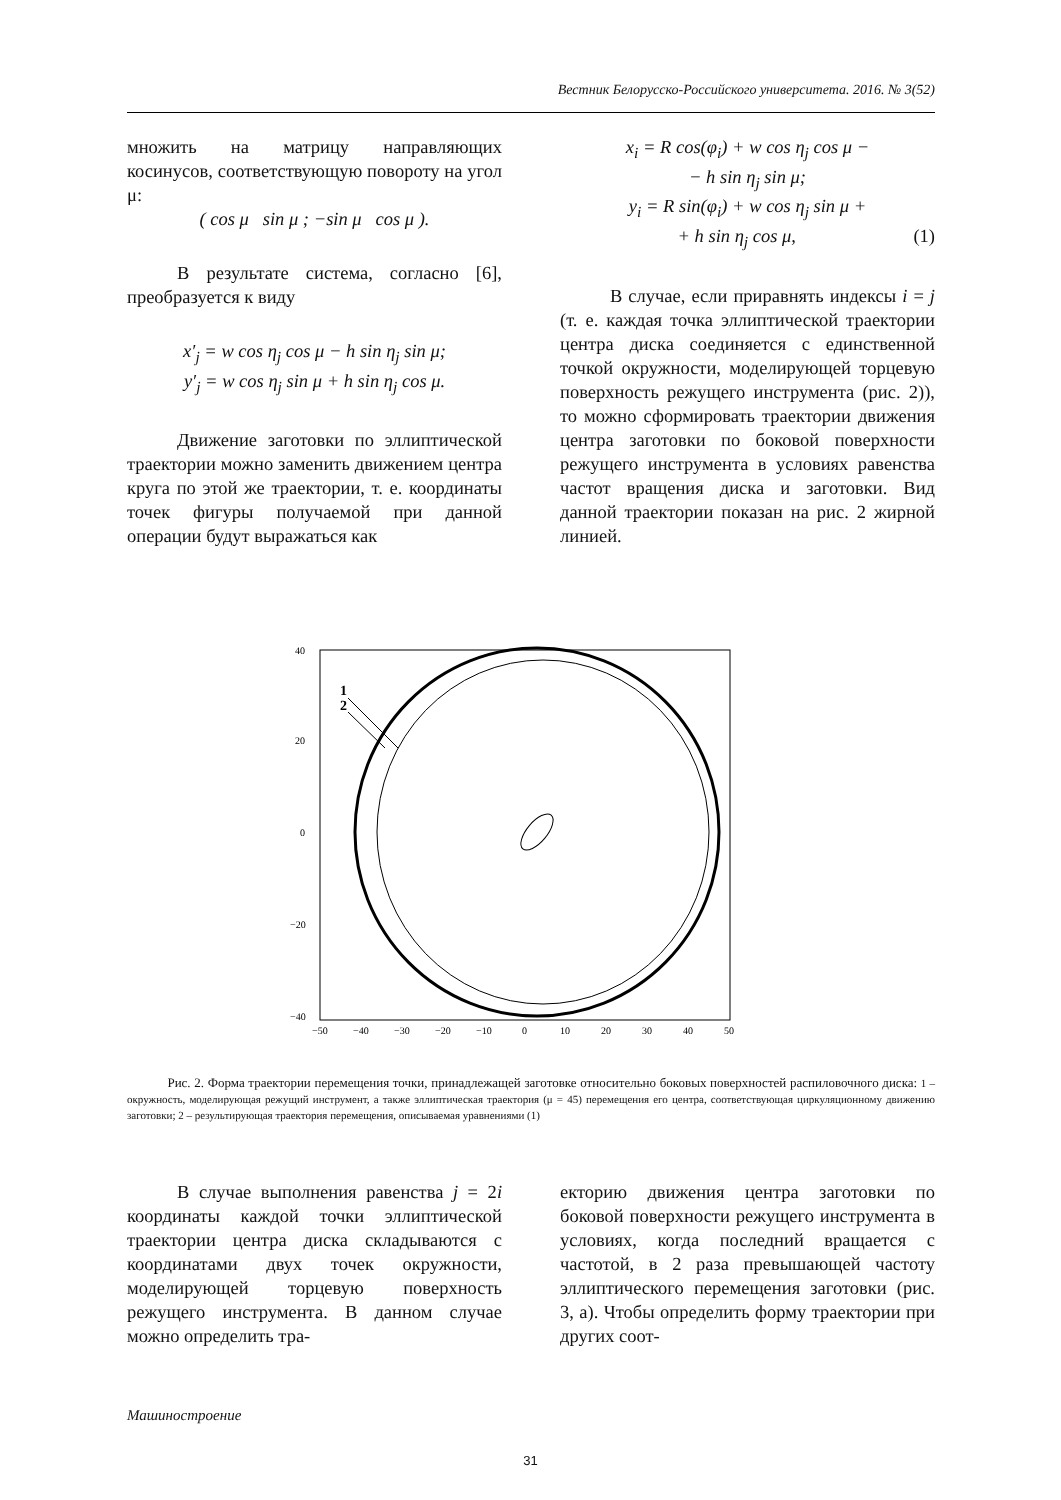Вестник Белорусско-Российского университета. 2016. № 3(52)
множить на матрицу направляющих косинусов, соответствующую повороту на угол μ:
( cos μ sin μ ; −sin μ cos μ ).
В результате система, согласно [6], преобразуется к виду
x′<sub>j</sub> = w cos η<sub>j</sub> cos μ − h sin η<sub>j</sub> sin μ;
y′<sub>j</sub> = w cos η<sub>j</sub> sin μ + h sin η<sub>j</sub> cos μ.
Движение заготовки по эллиптической траектории можно заменить движением центра круга по этой же траектории, т. е. координаты точек фигуры получаемой при данной операции будут выражаться как
x<sub>i</sub> = R cos(φ<sub>i</sub>) + w cos η<sub>j</sub> cos μ −
− h sin η<sub>j</sub> sin μ;
y<sub>i</sub> = R sin(φ<sub>i</sub>) + w cos η<sub>j</sub> sin μ +
+ h sin η<sub>j</sub> cos μ, (1)
В случае, если приравнять индексы i = j (т. е. каждая точка эллиптической траектории центра диска соединяется с единственной точкой окружности, моделирующей торцевую поверхность режущего инструмента (рис. 2)), то можно сформировать траектории движения центра заготовки по боковой поверхности режущего инструмента в условиях равенства частот вращения диска и заготовки. Вид данной траектории показан на рис. 2 жирной линией.
1
2
40
20
0
−20
−40
−50
−40
−30
−20
−10
0
10
20
30
40
50
Рис. 2. Форма траектории перемещения точки, принадлежащей заготовке относительно боковых поверхностей распиловочного диска: 1 – окружность, моделирующая режущий инструмент, а также эллиптическая траектория (μ = 45) перемещения его центра, соответствующая циркуляционному движению заготовки; 2 – результирующая траектория перемещения, описываемая уравнениями (1)
В случае выполнения равенства j = 2i координаты каждой точки эллиптической траектории центра диска складываются с координатами двух точек окружности, моделирующей торцевую поверхность режущего инструмента. В данном случае можно определить тра-
екторию движения центра заготовки по боковой поверхности режущего инструмента в условиях, когда последний вращается с частотой, в 2 раза превышающей частоту эллиптического перемещения заготовки (рис. 3, а). Чтобы определить форму траектории при других соот-
Машиностроение
31